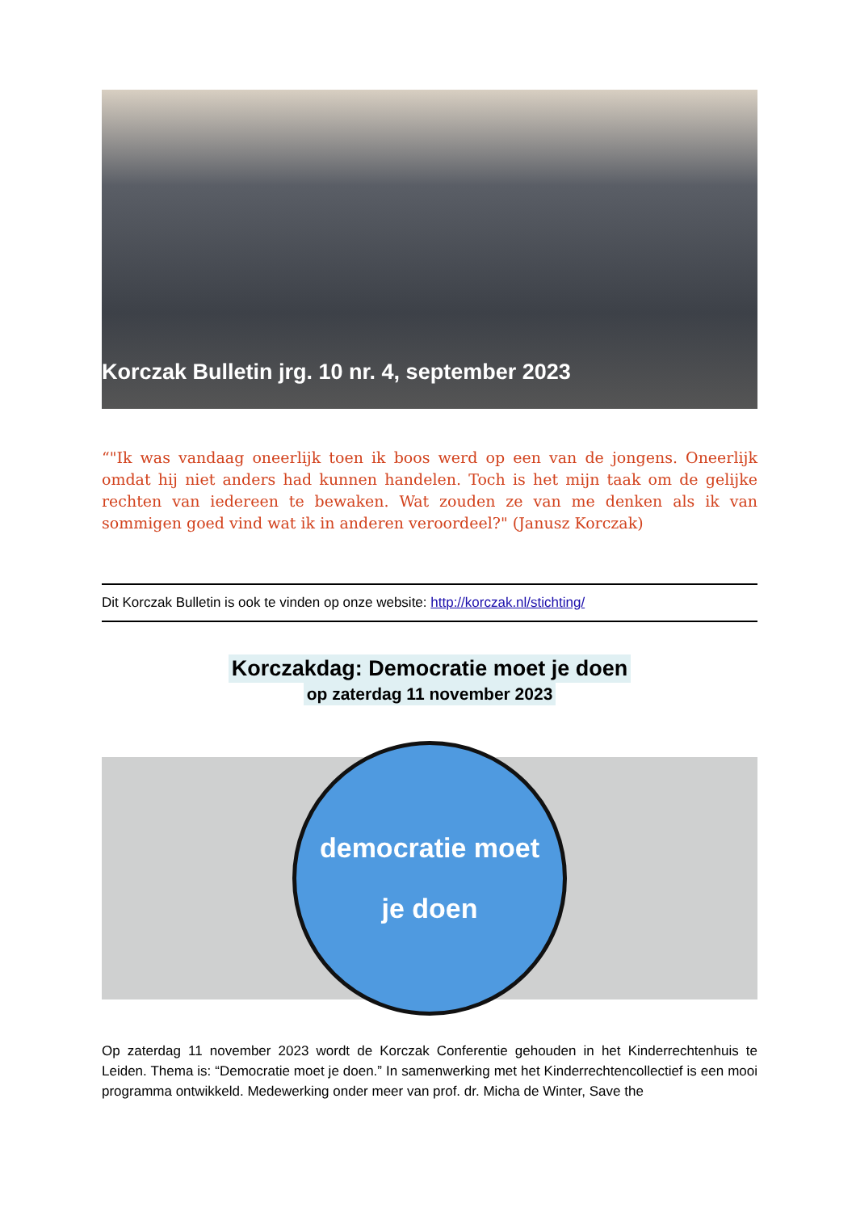Korczak Bulletin jrg. 10 nr. 4, september 2023
“"Ik was vandaag oneerlijk toen ik boos werd op een van de jongens. Oneerlijk omdat hij niet anders had kunnen handelen. Toch is het mijn taak om de gelijke rechten van iedereen te bewaken. Wat zouden ze van me denken als ik van sommigen goed vind wat ik in anderen veroordeel?" (Janusz Korczak)
Dit Korczak Bulletin is ook te vinden op onze website: http://korczak.nl/stichting/
Korczakdag: Democratie moet je doen
op zaterdag 11 november 2023
democratie moet
je doen
Op zaterdag 11 november 2023 wordt de Korczak Conferentie gehouden in het Kinderrechtenhuis te Leiden. Thema is: “Democratie moet je doen.” In samenwerking met het Kinderrechtencollectief is een mooi programma ontwikkeld. Medewerking onder meer van prof. dr. Micha de Winter, Save the